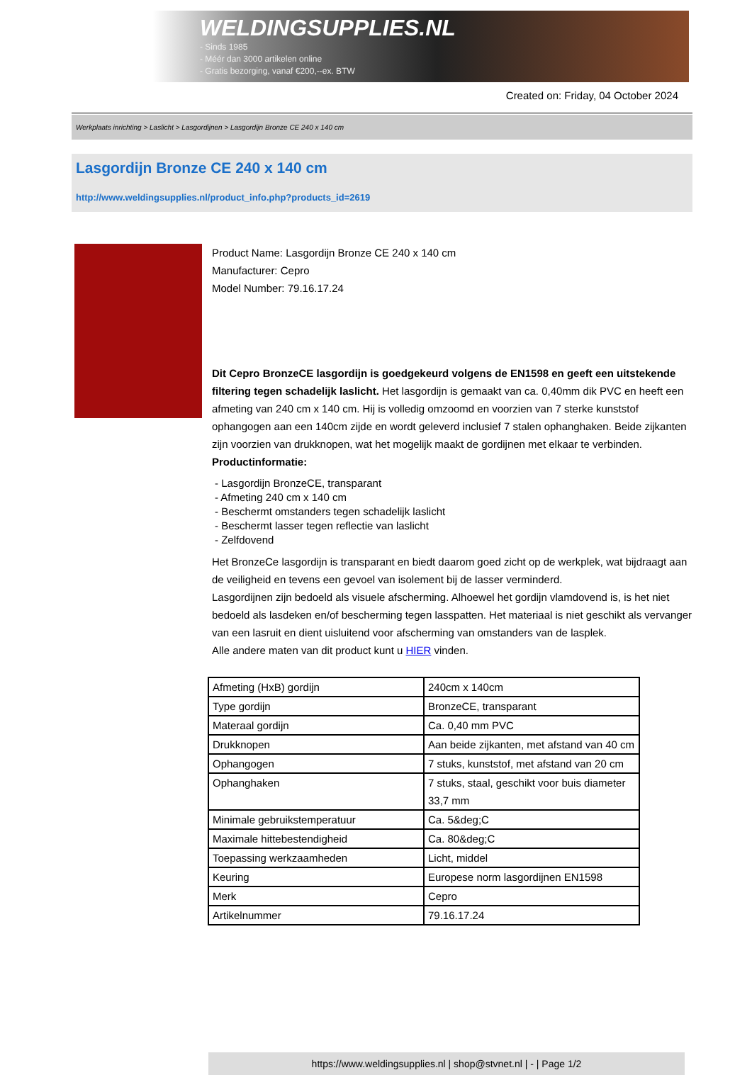WELDINGSUPPLIES.NL
- Sinds 1985
- Méér dan 3000 artikelen online
- Gratis bezorging, vanaf €200,--ex. BTW
Created on: Friday, 04 October 2024
Werkplaats inrichting > Laslicht > Lasgordijnen > Lasgordijn Bronze CE 240 x 140 cm
Lasgordijn Bronze CE 240 x 140 cm
http://www.weldingsupplies.nl/product_info.php?products_id=2619
Product Name: Lasgordijn Bronze CE 240 x 140 cm
Manufacturer: Cepro
Model Number: 79.16.17.24
Dit Cepro BronzeCE lasgordijn is goedgekeurd volgens de EN1598 en geeft een uitstekende filtering tegen schadelijk laslicht. Het lasgordijn is gemaakt van ca. 0,40mm dik PVC en heeft een afmeting van 240 cm x 140 cm. Hij is volledig omzoomd en voorzien van 7 sterke kunststof ophangogen aan een 140cm zijde en wordt geleverd inclusief 7 stalen ophanghaken. Beide zijkanten zijn voorzien van drukknopen, wat het mogelijk maakt de gordijnen met elkaar te verbinden.
Productinformatie:
- Lasgordijn BronzeCE, transparant
- Afmeting 240 cm x 140 cm
- Beschermt omstanders tegen schadelijk laslicht
- Beschermt lasser tegen reflectie van laslicht
- Zelfdovend
Het BronzeCe lasgordijn is transparant en biedt daarom goed zicht op de werkplek, wat bijdraagt aan de veiligheid en tevens een gevoel van isolement bij de lasser verminderd.
Lasgordijnen zijn bedoeld als visuele afscherming. Alhoewel het gordijn vlamdovend is, is het niet bedoeld als lasdeken en/of bescherming tegen lasspatten. Het materiaal is niet geschikt als vervanger van een lasruit en dient uisluitend voor afscherming van omstanders van de lasplek.
Alle andere maten van dit product kunt u HIER vinden.
| Afmeting (HxB) gordijn | 240cm x 140cm |
| Type gordijn | BronzeCE, transparant |
| Materaal gordijn | Ca. 0,40 mm PVC |
| Drukknopen | Aan beide zijkanten, met afstand van 40 cm |
| Ophangogen | 7 stuks, kunststof, met afstand van 20 cm |
| Ophanghaken | 7 stuks, staal, geschikt voor buis diameter 33,7 mm |
| Minimale gebruikstemperatuur | Ca. 5&deg;C |
| Maximale hittebestendigheid | Ca. 80&deg;C |
| Toepassing werkzaamheden | Licht, middel |
| Keuring | Europese norm lasgordijnen EN1598 |
| Merk | Cepro |
| Artikelnummer | 79.16.17.24 |
https://www.weldingsupplies.nl | shop@stvnet.nl | - | Page 1/2